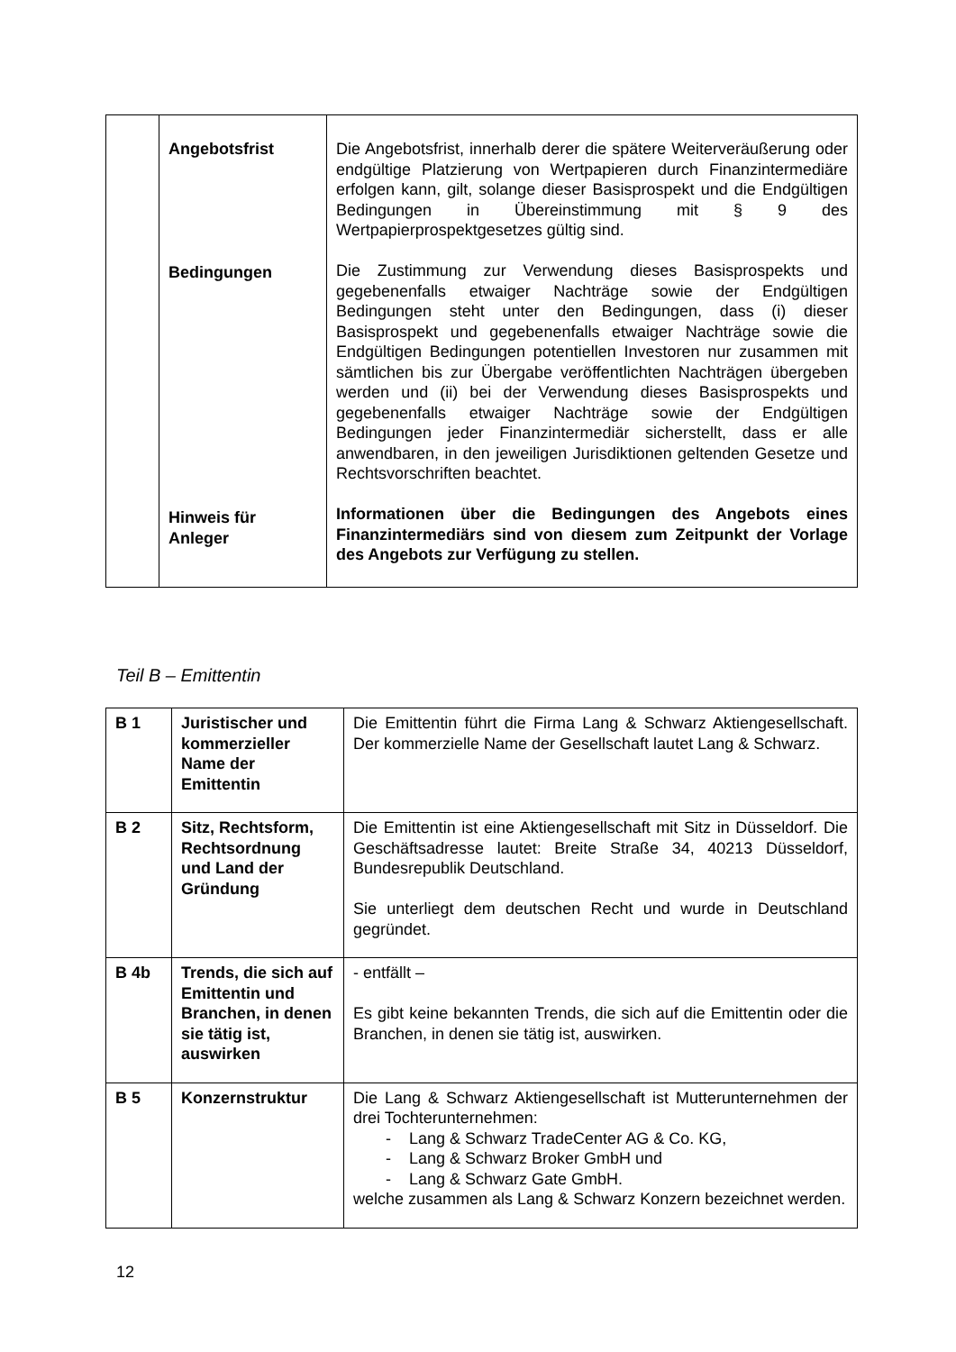| | Angebotsfrist Bedingungen Hinweis für Anleger | Die Angebotsfrist, innerhalb derer die spätere Weiterveräußerung oder endgültige Platzierung von Wertpapieren durch Finanzintermediäre erfolgen kann, gilt, solange dieser Basisprospekt und die Endgültigen Bedingungen in Übereinstimmung mit § 9 des Wertpapierprospektgesetzes gültig sind. Die Zustimmung zur Verwendung dieses Basisprospekts und gegebenenfalls etwaiger Nachträge sowie der Endgültigen Bedingungen steht unter den Bedingungen, dass (i) dieser Basisprospekt und gegebenenfalls etwaiger Nachträge sowie die Endgültigen Bedingungen potentiellen Investoren nur zusammen mit sämtlichen bis zur Übergabe veröffentlichten Nachträgen übergeben werden und (ii) bei der Verwendung dieses Basisprospekts und gegebenenfalls etwaiger Nachträge sowie der Endgültigen Bedingungen jeder Finanzintermediär sicherstellt, dass er alle anwendbaren, in den jeweiligen Jurisdiktionen geltenden Gesetze und Rechtsvorschriften beachtet. Informationen über die Bedingungen des Angebots eines Finanzintermediärs sind von diesem zum Zeitpunkt der Vorlage des Angebots zur Verfügung zu stellen. |
Teil B – Emittentin
| B 1 | Juristischer und kommerzieller Name der Emittentin | Die Emittentin führt die Firma Lang & Schwarz Aktiengesellschaft. Der kommerzielle Name der Gesellschaft lautet Lang & Schwarz. |
| B 2 | Sitz, Rechtsform, Rechtsordnung und Land der Gründung | Die Emittentin ist eine Aktiengesellschaft mit Sitz in Düsseldorf. Die Geschäftsadresse lautet: Breite Straße 34, 40213 Düsseldorf, Bundesrepublik Deutschland. Sie unterliegt dem deutschen Recht und wurde in Deutschland gegründet. |
| B 4b | Trends, die sich auf Emittentin und Branchen, in denen sie tätig ist, auswirken | - entfällt – Es gibt keine bekannten Trends, die sich auf die Emittentin oder die Branchen, in denen sie tätig ist, auswirken. |
| B 5 | Konzernstruktur | Die Lang & Schwarz Aktiengesellschaft ist Mutterunternehmen der drei Tochterunternehmen: - Lang & Schwarz TradeCenter AG & Co. KG, - Lang & Schwarz Broker GmbH und - Lang & Schwarz Gate GmbH. welche zusammen als Lang & Schwarz Konzern bezeichnet werden. |
12